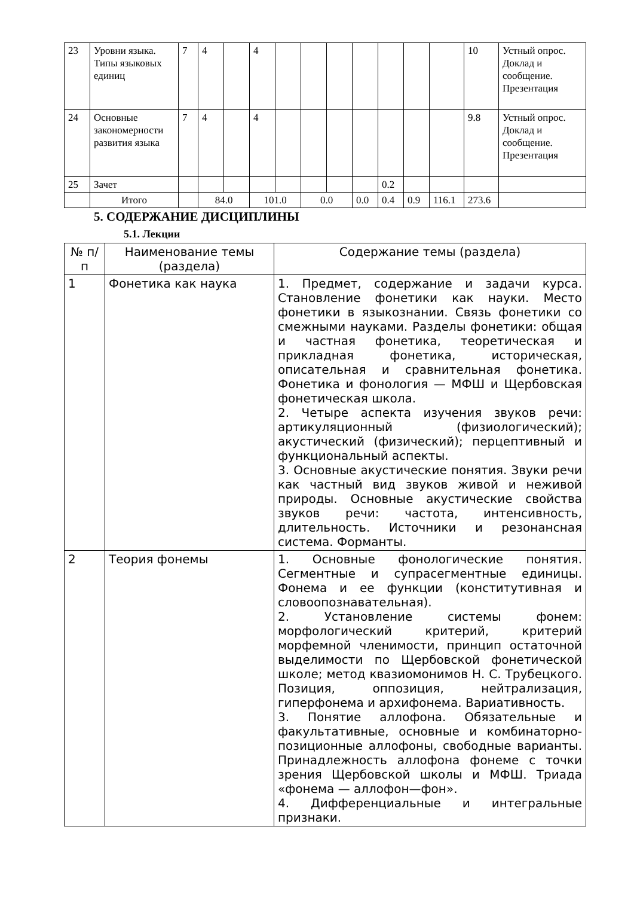| 23 | Уровни языка. Типы языковых единиц | 7 | 4 | | 4 | | | | | | | | 10 | Устный опрос. Доклад и сообщение. Презентация |
| 24 | Основные закономерности развития языка | 7 | 4 | | 4 | | | | | | | | 9.8 | Устный опрос. Доклад и сообщение. Презентация |
| 25 | Зачет | | | | | | | | | 0.2 | | | | |
| | Итого | | 84.0 | | 101.0 | | 0.0 | | 0.0 | 0.4 | 0.9 | 116.1 | 273.6 | |
5. СОДЕРЖАНИЕ ДИСЦИПЛИНЫ
5.1. Лекции
| № п/ п | Наименование темы (раздела) | Содержание темы (раздела) |
| --- | --- | --- |
| 1 | Фонетика как наука | 1. Предмет, содержание и задачи курса. Становление фонетики как науки. Место фонетики в языкознании. Связь фонетики со смежными науками. Разделы фонетики: общая и частная фонетика, теоретическая и прикладная фонетика, историческая, описательная и сравнительная фонетика. Фонетика и фонология — МФШ и Щербовская фонетическая школа. 2. Четыре аспекта изучения звуков речи: артикуляционный (физиологический); акустический (физический); перцептивный и функциональный аспекты. 3. Основные акустические понятия. Звуки речи как частный вид звуков живой и неживой природы. Основные акустические свойства звуков речи: частота, интенсивность, длительность. Источники и резонансная система. Форманты. |
| 2 | Теория фонемы | 1. Основные фонологические понятия. Сегментные и супрасегментные единицы. Фонема и ее функции (конститутивная и словоопознавательная). 2. Установление системы фонем: морфологический критерий, критерий морфемной членимости, принцип остаточной выделимости по Щербовской фонетической школе; метод квазиомонимов Н. С. Трубецкого. Позиция, оппозиция, нейтрализация, гиперфонема и архифонема. Вариативность. 3. Понятие аллофона. Обязательные и факультативные, основные и комбинаторно-позиционные аллофоны, свободные варианты. Принадлежность аллофона фонеме с точки зрения Щербовской школы и МФШ. Триада «фонема — аллофон—фон». 4. Дифференциальные и интегральные признаки. |